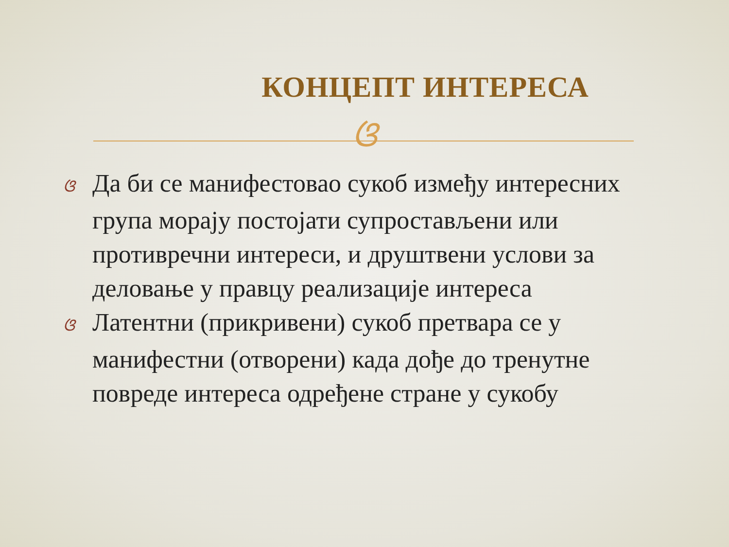КОНЦЕПТ ИНТЕРЕСА
ଓ
ଓ Да би се манифестовао сукоб између интересних група морају постојати супростављени или противречни интереси, и друштвени услови за деловање у правцу реализације интереса
ଓ Латентни (прикривени) сукоб претвара се у манифестни (отворени) када дође до тренутне повреде интереса одређене стране у сукобу